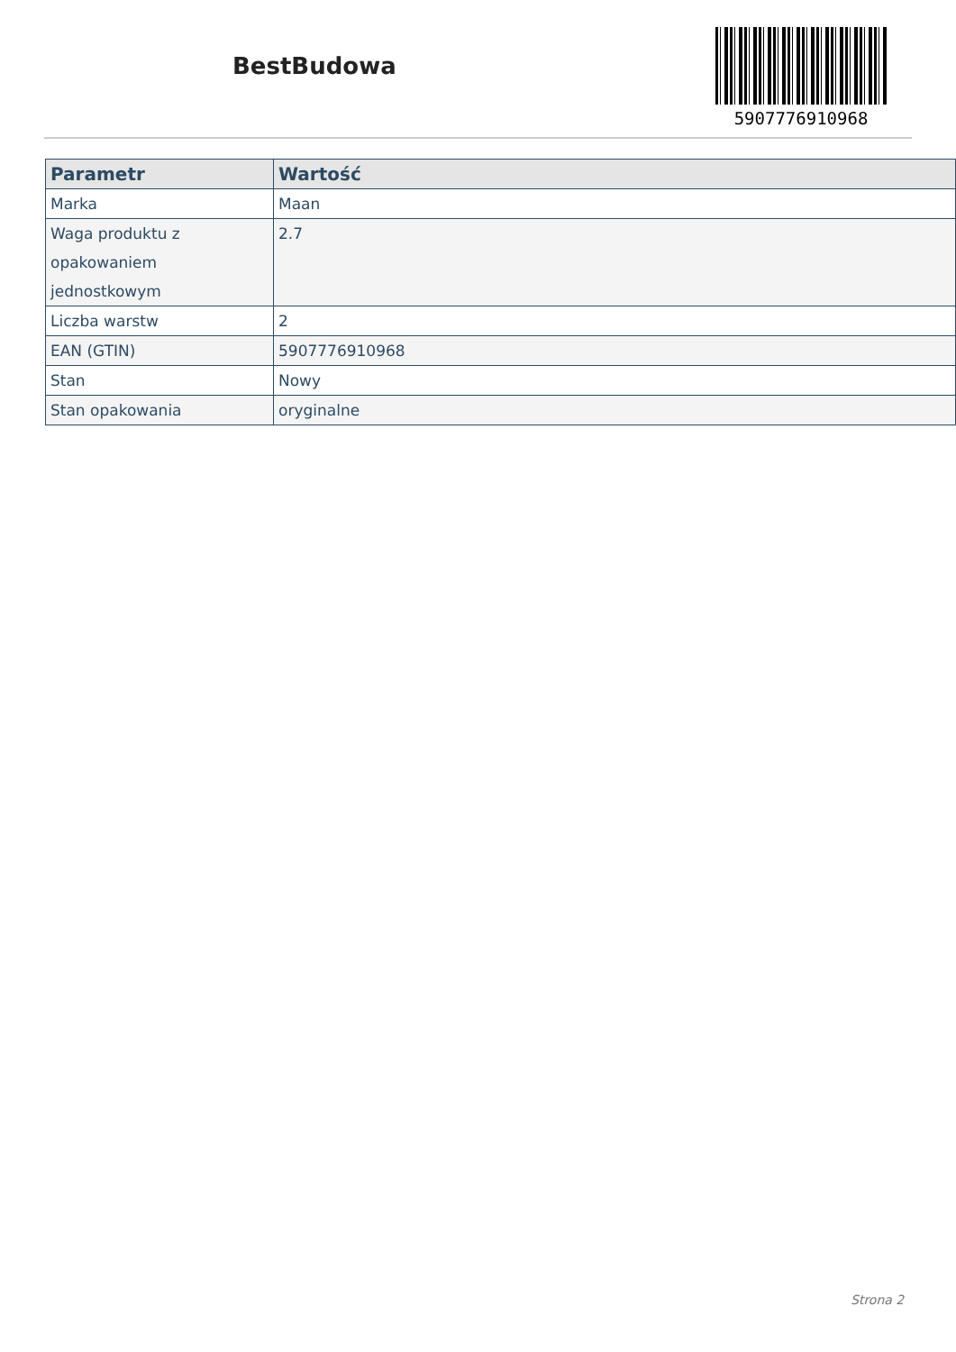BestBudowa
5907776910968
| Parametr | Wartość |
| --- | --- |
| Marka | Maan |
| Waga produktu z opakowaniem jednostkowym | 2.7 |
| Liczba warstw | 2 |
| EAN (GTIN) | 5907776910968 |
| Stan | Nowy |
| Stan opakowania | oryginalne |
Strona 2